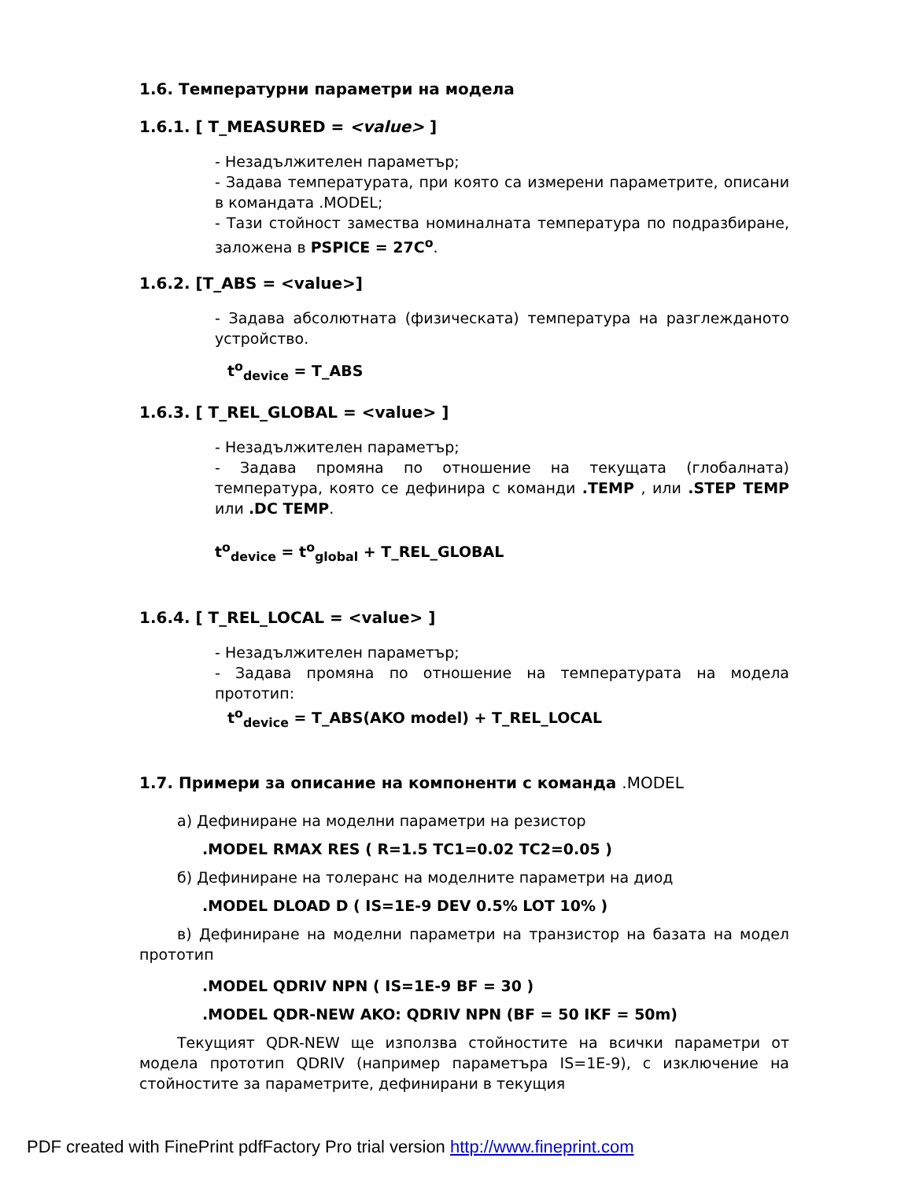1.6. Температурни параметри на модела
1.6.1. [ T_MEASURED = <value> ]
- Незадължителен параметър;
- Задава температурата, при която са измерени параметрите, описани в командата .MODEL;
- Тази стойност замества номиналната температура по подразбиране, заложена в PSPICE = 27C<sup>o</sup>.
1.6.2. [T_ABS = <value>]
- Задава абсолютната (физическата) температура на разглежданото устройство.
t<sup>o</sup><sub>device</sub> = T_ABS
1.6.3. [ T_REL_GLOBAL = <value> ]
- Незадължителен параметър;
- Задава промяна по отношение на текущата (глобалната) температура, която се дефинира с команди .TEMP , или .STEP TEMP или .DC TEMP.
t<sup>o</sup><sub>device</sub> = t<sup>o</sup><sub>global</sub> + T_REL_GLOBAL
1.6.4. [ T_REL_LOCAL = <value> ]
- Незадължителен параметър;
- Задава промяна по отношение на температурата на модела прототип:
t<sup>o</sup><sub>device</sub> = T_ABS(AKO model) + T_REL_LOCAL
1.7. Примери за описание на компоненти с команда .MODEL
а) Дефиниране на моделни параметри на резистор
.MODEL RMAX RES ( R=1.5 TC1=0.02 TC2=0.05 )
б) Дефиниране на толеранс на моделните параметри на диод
.MODEL DLOAD D ( IS=1E-9 DEV 0.5% LOT 10% )
в) Дефиниране на моделни параметри на транзистор на базата на модел прототип
.MODEL QDRIV NPN ( IS=1E-9 BF = 30 )
.MODEL QDR-NEW AKO: QDRIV NPN (BF = 50 IKF = 50m)
Текущият QDR-NEW ще използва стойностите на всички параметри от модела прототип QDRIV (например параметъра IS=1E-9), с изключение на стойностите за параметрите, дефинирани в текущия
PDF created with FinePrint pdfFactory Pro trial version http://www.fineprint.com